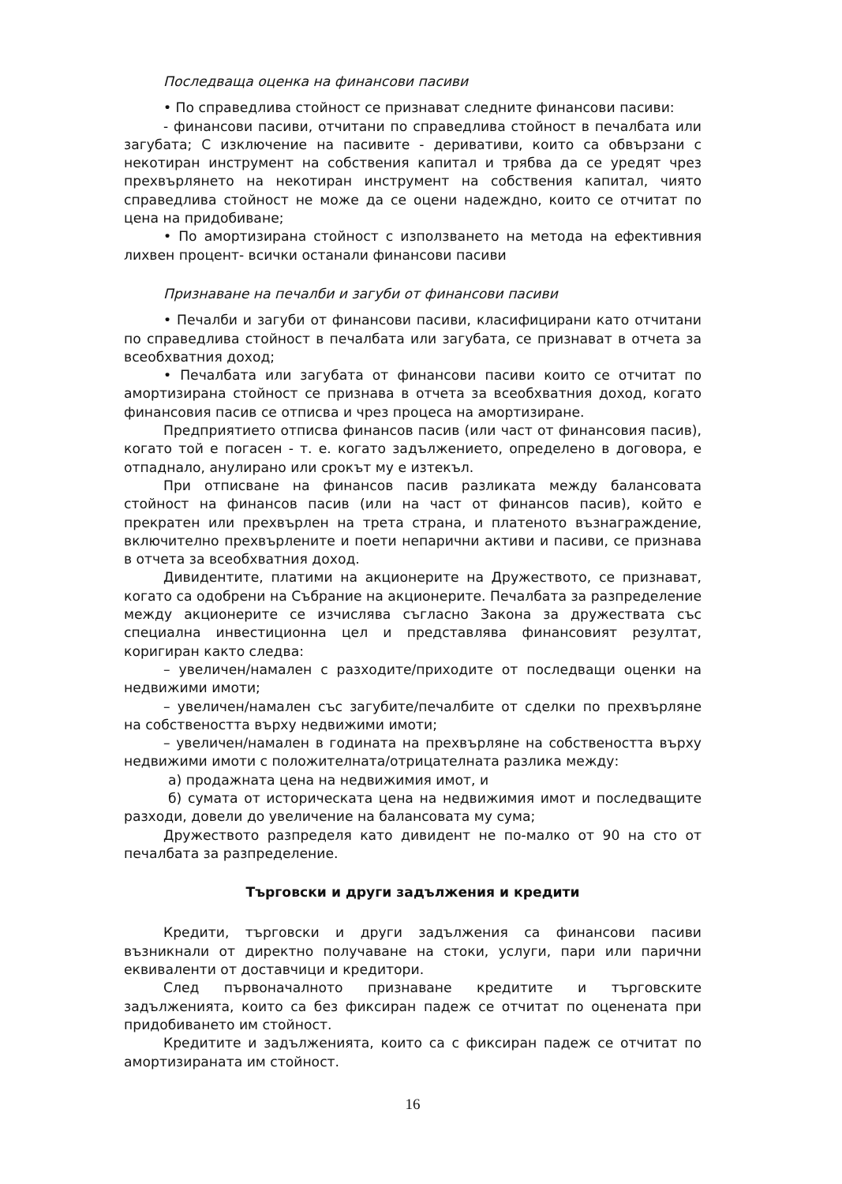Последваща оценка на финансови пасиви
• По справедлива стойност се признават следните финансови пасиви:
- финансови пасиви, отчитани по справедлива стойност в печалбата или загубата; С изключение на пасивите - деривативи, които са обвързани с некотиран инструмент на собствения капитал и трябва да се уредят чрез прехвърлянето на некотиран инструмент на собствения капитал, чиято справедлива стойност не може да се оцени надеждно, които се отчитат по цена на придобиване;
• По амортизирана стойност с използването на метода на ефективния лихвен процент- всички останали финансови пасиви
Признаване на печалби и загуби от финансови пасиви
• Печалби и загуби от финансови пасиви, класифицирани като отчитани по справедлива стойност в печалбата или загубата, се признават в отчета за всеобхватния доход;
• Печалбата или загубата от финансови пасиви които се отчитат по амортизирана стойност се признава в отчета за всеобхватния доход, когато финансовия пасив се отписва и чрез процеса на амортизиране.
Предприятието отписва финансов пасив (или част от финансовия пасив), когато той е погасен - т. е. когато задължението, определено в договора, е отпаднало, анулирано или срокът му е изтекъл.
При отписване на финансов пасив разликата между балансовата стойност на финансов пасив (или на част от финансов пасив), който е прекратен или прехвърлен на трета страна, и платеното възнаграждение, включително прехвърлените и поети непарични активи и пасиви, се признава в отчета за всеобхватния доход.
Дивидентите, платими на акционерите на Дружеството, се признават, когато са одобрени на Събрание на акционерите. Печалбата за разпределение между акционерите се изчислява съгласно Закона за дружествата със специална инвестиционна цел и представлява финансовият резултат, коригиран както следва:
– увеличен/намален с разходите/приходите от последващи оценки на недвижими имоти;
– увеличен/намален със загубите/печалбите от сделки по прехвърляне на собствеността върху недвижими имоти;
– увеличен/намален в годината на прехвърляне на собствеността върху недвижими имоти с положителната/отрицателната разлика между:
а) продажната цена на недвижимия имот, и
б) сумата от историческата цена на недвижимия имот и последващите разходи, довели до увеличение на балансовата му сума;
Дружеството разпределя като дивидент не по-малко от 90 на сто от печалбата за разпределение.
Търговски и други задължения и кредити
Кредити, търговски и други задължения са финансови пасиви възникнали от директно получаване на стоки, услуги, пари или парични еквиваленти от доставчици и кредитори.
След първоначалното признаване кредитите и търговските задълженията, които са без фиксиран падеж се отчитат по оценената при придобиването им стойност.
Кредитите и задълженията, които са с фиксиран падеж се отчитат по амортизираната им стойност.
16